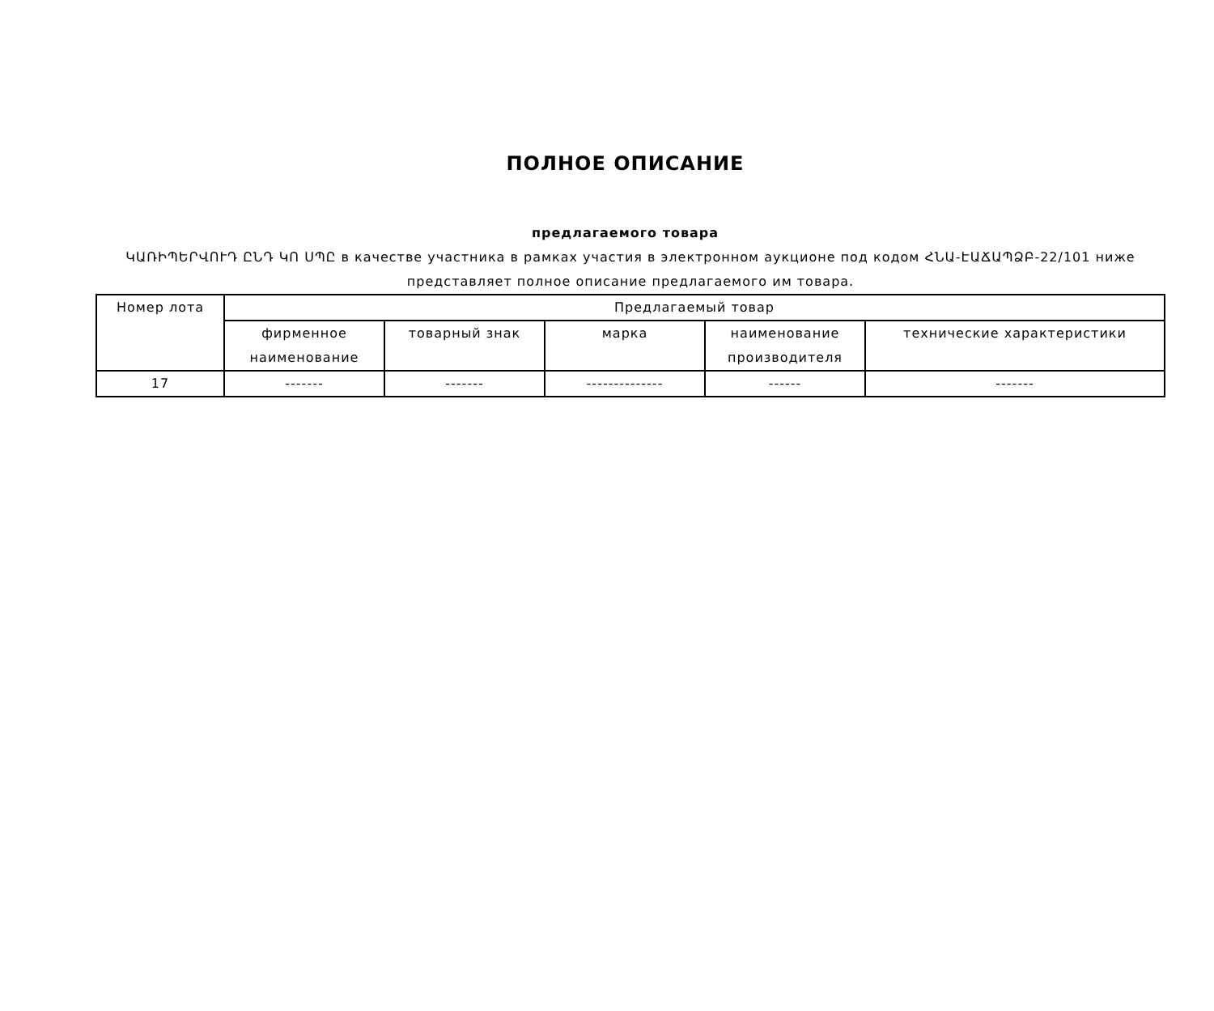ПОЛНОЕ ОПИСАНИЕ
предлагаемого товара
ԿԱՌԻՊԵՐՎՈՒԴ ԸՆԴ ԿՈ ՍՊԸ в качестве участника в рамках участия в электронном аукционе под кодом ՀՆԱ-ԷԱՃԱՊՁԲ-22/101 ниже представляет полное описание предлагаемого им товара.
| Номер лота | Предлагаемый товар | | | | |
| --- | --- | --- | --- | --- | --- |
| | фирменное наименование | товарный знак | марка | наименование производителя | технические характеристики |
| 17 | ------- | ------- | -------------- | ------ | ------- |